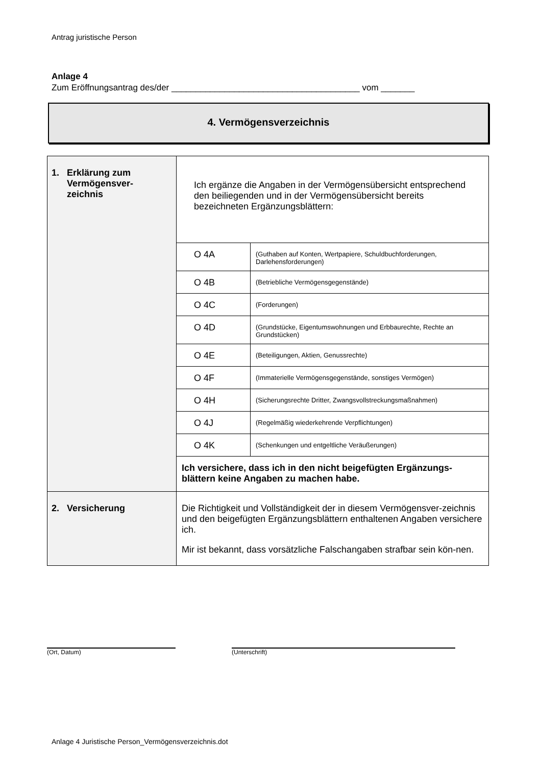Antrag juristische Person
Anlage 4
Zum Eröffnungsantrag des/der _______________________________________ vom _______
4. Vermögensverzeichnis
| 1. Erklärung zum Vermögensver- zeichnis | Ich ergänze die Angaben in der Vermögensübersicht entsprechend den beiliegenden und in der Vermögensübersicht bereits bezeichneten Ergänzungsblättern: | |
| | O 4A | (Guthaben auf Konten, Wertpapiere, Schuldbuchforderungen, Darlehensforderungen) |
| | O 4B | (Betriebliche Vermögensgegenstände) |
| | O 4C | (Forderungen) |
| | O 4D | (Grundstücke, Eigentumswohnungen und Erbbaurechte, Rechte an Grundstücken) |
| | O 4E | (Beteiligungen, Aktien, Genussrechte) |
| | O 4F | (Immaterielle Vermögensgegenstände, sonstiges Vermögen) |
| | O 4H | (Sicherungsrechte Dritter, Zwangsvollstreckungsmaßnahmen) |
| | O 4J | (Regelmäßig wiederkehrende Verpflichtungen) |
| | O 4K | (Schenkungen und entgeltliche Veräußerungen) |
| | Ich versichere, dass ich in den nicht beigefügten Ergänzungs-blättern keine Angaben zu machen habe. | |
| 2. Versicherung | Die Richtigkeit und Vollständigkeit der in diesem Vermögensver-zeichnis und den beigefügten Ergänzungsblättern enthaltenen Angaben versichere ich. Mir ist bekannt, dass vorsätzliche Falschangaben strafbar sein kön-nen. | |
(Ort, Datum) (Unterschrift)
Anlage 4 Juristische Person_Vermögensverzeichnis.dot